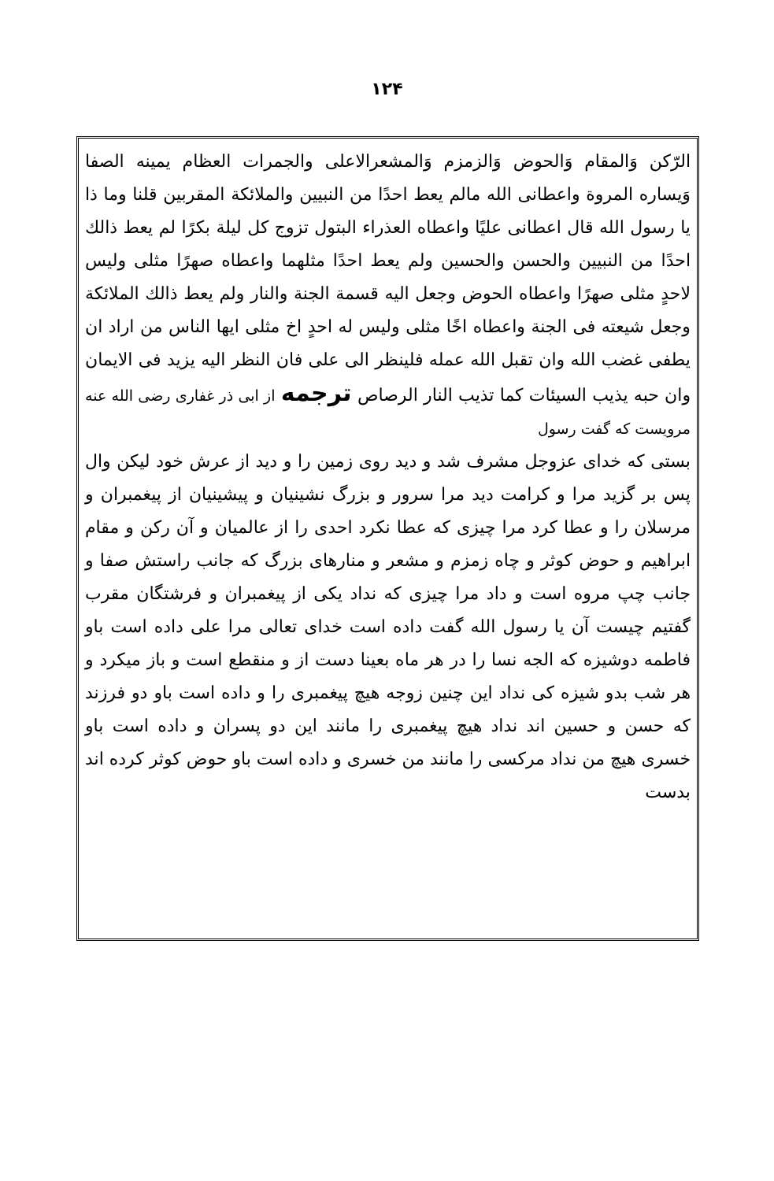۱۲۴
الرّکن وَالمقام وَالحوض وَالزمزم وَالمشعرالاعلی والجمرات العظام یمینه الصفا وَیساره المروة واعطانی الله مالم یعط احدًا من النبیین والملائکة المقربین قلنا وما ذا یا رسول الله قال اعطانی علیًا واعطاه العذراء البتول تزوج کل لیلة بکرًا لم یعط ذالك احدًا من النبیین والحسن والحسین ولم یعط احدًا مثلهما واعطاه صهرًا مثلی ولیس لاحدٍ مثلی صهرًا واعطاه الحوض وجعل الیه قسمة الجنة والنار ولم یعط ذالك الملائکة وجعل شیعته فی الجنة واعطاه اخًا مثلی ولیس له احدٍ اخ مثلی ایها الناس من اراد ان یطفی غضب الله وان تقبل الله عمله فلینظر الی علی فان النظر الیه یزید فی الایمان وان حبه یذیب السیئات کما تذیب النار الرصاص ترجمه از ابی ذر غفاری رضی الله عنه مرویست که گفت رسول
بستی که خدای عزوجل مشرف شد و دید روی زمین را و دید از عرش خود لیکن وال پس بر گزید مرا و کرامت دید مرا سرور و بزرگ نشینیان و پیشینیان از پیغمبران و مرسلان را و عطا کرد مرا چیزی که عطا نکرد احدی را از عالمیان و آن رکن و مقام ابراهیم و حوض کوثر و چاه زمزم و مشعر و منارهای بزرگ که جانب راستش صفا و جانب چپ مروه است و داد مرا چیزی که نداد یکی از پیغمبران و فرشتگان مقرب گفتیم چیست آن یا رسول الله گفت داده است خدای تعالی مرا علی داده است باو فاطمه دوشیزه که الجه نسا را در هر ماه بعینا دست از و منقطع است و باز میکرد و هر شب بدو شیزه کی نداد این چنین زوجه هیچ پیغمبری را و داده است باو دو فرزند که حسن و حسین اند نداد هیچ پیغمبری را مانند این دو پسران و داده است باو خسری هیچ من نداد مرکسی را مانند من خسری و داده است باو حوض کوثر کرده اند بدست